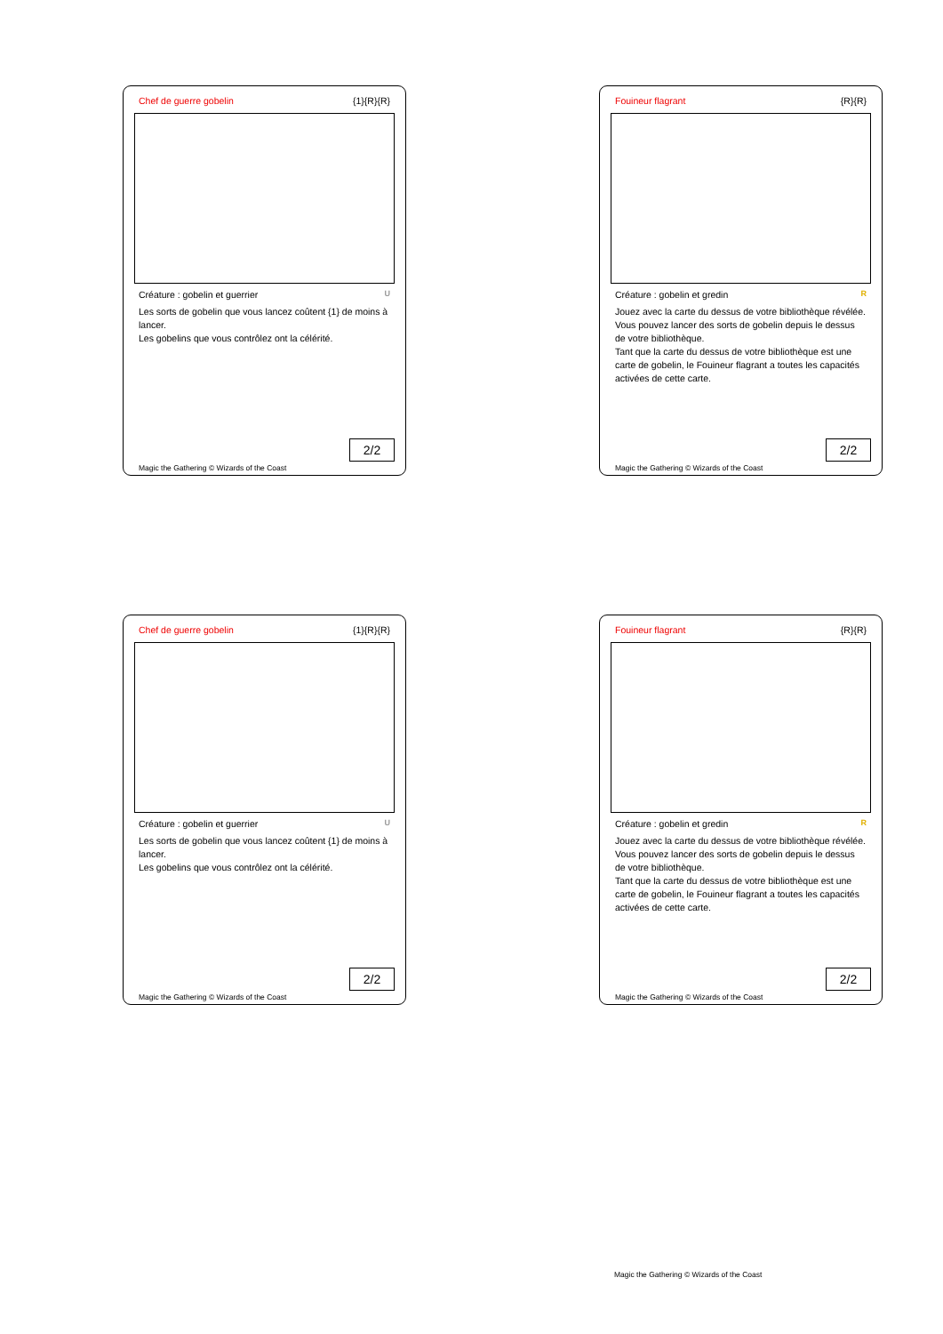Chef de guerre gobelin {1}{R}{R}
Créature : gobelin et guerrier U
Les sorts de gobelin que vous lancez coûtent {1} de moins à lancer.
Les gobelins que vous contrôlez ont la célérité.
2/2
Magic the Gathering © Wizards of the Coast
Fouineur flagrant {R}{R}
Créature : gobelin et gredin R
Jouez avec la carte du dessus de votre bibliothèque révélée.
Vous pouvez lancer des sorts de gobelin depuis le dessus de votre bibliothèque.
Tant que la carte du dessus de votre bibliothèque est une carte de gobelin, le Fouineur flagrant a toutes les capacités activées de cette carte.
2/2
Magic the Gathering © Wizards of the Coast
Chef de guerre gobelin {1}{R}{R}
Créature : gobelin et guerrier U
Les sorts de gobelin que vous lancez coûtent {1} de moins à lancer.
Les gobelins que vous contrôlez ont la célérité.
2/2
Magic the Gathering © Wizards of the Coast
Fouineur flagrant {R}{R}
Créature : gobelin et gredin R
Jouez avec la carte du dessus de votre bibliothèque révélée.
Vous pouvez lancer des sorts de gobelin depuis le dessus de votre bibliothèque.
Tant que la carte du dessus de votre bibliothèque est une carte de gobelin, le Fouineur flagrant a toutes les capacités activées de cette carte.
2/2
Magic the Gathering © Wizards of the Coast
Magic the Gathering © Wizards of the Coast